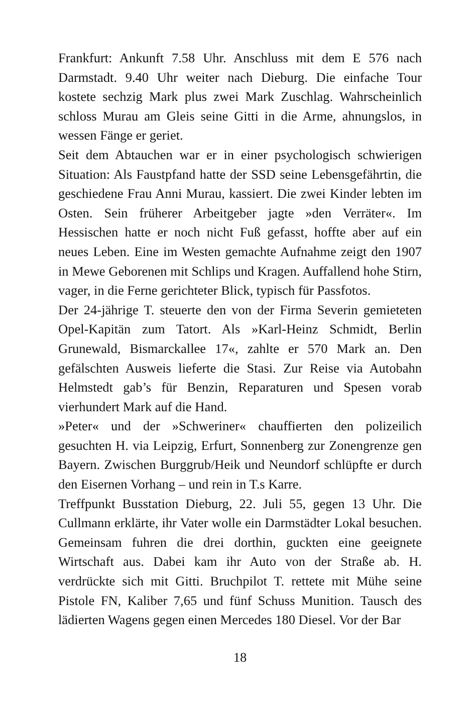Frankfurt: Ankunft 7.58 Uhr. Anschluss mit dem E 576 nach Darmstadt. 9.40 Uhr weiter nach Dieburg. Die einfache Tour kostete sechzig Mark plus zwei Mark Zuschlag. Wahrscheinlich schloss Murau am Gleis seine Gitti in die Arme, ahnungslos, in wessen Fänge er geriet.
Seit dem Abtauchen war er in einer psychologisch schwierigen Situation: Als Faustpfand hatte der SSD seine Lebensgefährtin, die geschiedene Frau Anni Murau, kassiert. Die zwei Kinder lebten im Osten. Sein früherer Arbeitgeber jagte »den Verräter«. Im Hessischen hatte er noch nicht Fuß gefasst, hoffte aber auf ein neues Leben. Eine im Westen gemachte Aufnahme zeigt den 1907 in Mewe Geborenen mit Schlips und Kragen. Auffallend hohe Stirn, vager, in die Ferne gerichteter Blick, typisch für Passfotos.
Der 24-jährige T. steuerte den von der Firma Severin gemieteten Opel-Kapitän zum Tatort. Als »Karl-Heinz Schmidt, Berlin Grunewald, Bismarckallee 17«, zahlte er 570 Mark an. Den gefälschten Ausweis lieferte die Stasi. Zur Reise via Autobahn Helmstedt gab’s für Benzin, Reparaturen und Spesen vorab vierhundert Mark auf die Hand.
»Peter« und der »Schweriner« chauffierten den polizeilich gesuchten H. via Leipzig, Erfurt, Sonnenberg zur Zonengrenze gen Bayern. Zwischen Burggrub/Heik und Neundorf schlüpfte er durch den Eisernen Vorhang – und rein in T.s Karre.
Treffpunkt Busstation Dieburg, 22. Juli 55, gegen 13 Uhr. Die Cullmann erklärte, ihr Vater wolle ein Darmstädter Lokal besuchen. Gemeinsam fuhren die drei dorthin, guckten eine geeignete Wirtschaft aus. Dabei kam ihr Auto von der Straße ab. H. verdrückte sich mit Gitti. Bruchpilot T. rettete mit Mühe seine Pistole FN, Kaliber 7,65 und fünf Schuss Munition. Tausch des lädierten Wagens gegen einen Mercedes 180 Diesel. Vor der Bar
18